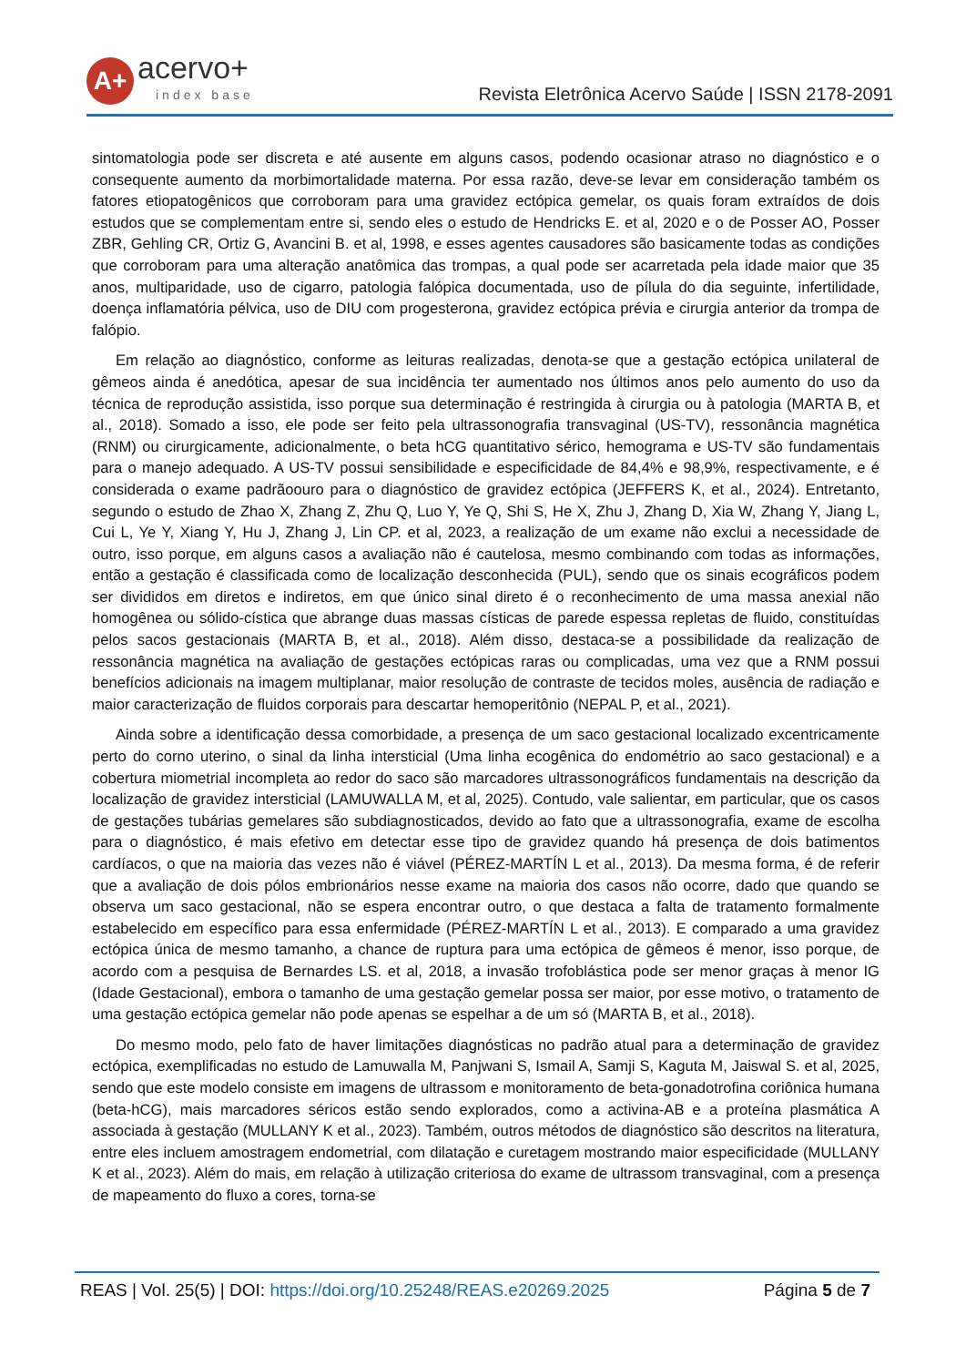A+
acervo+
index base
Revista Eletrônica Acervo Saúde | ISSN 2178-2091
sintomatologia pode ser discreta e até ausente em alguns casos, podendo ocasionar atraso no diagnóstico e o consequente aumento da morbimortalidade materna. Por essa razão, deve-se levar em consideração também os fatores etiopatogênicos que corroboram para uma gravidez ectópica gemelar, os quais foram extraídos de dois estudos que se complementam entre si, sendo eles o estudo de Hendricks E. et al, 2020 e o de Posser AO, Posser ZBR, Gehling CR, Ortiz G, Avancini B. et al, 1998, e esses agentes causadores são basicamente todas as condições que corroboram para uma alteração anatômica das trompas, a qual pode ser acarretada pela idade maior que 35 anos, multiparidade, uso de cigarro, patologia falópica documentada, uso de pílula do dia seguinte, infertilidade, doença inflamatória pélvica, uso de DIU com progesterona, gravidez ectópica prévia e cirurgia anterior da trompa de falópio.
Em relação ao diagnóstico, conforme as leituras realizadas, denota-se que a gestação ectópica unilateral de gêmeos ainda é anedótica, apesar de sua incidência ter aumentado nos últimos anos pelo aumento do uso da técnica de reprodução assistida, isso porque sua determinação é restringida à cirurgia ou à patologia (MARTA B, et al., 2018). Somado a isso, ele pode ser feito pela ultrassonografia transvaginal (US-TV), ressonância magnética (RNM) ou cirurgicamente, adicionalmente, o beta hCG quantitativo sérico, hemograma e US-TV são fundamentais para o manejo adequado. A US-TV possui sensibilidade e especificidade de 84,4% e 98,9%, respectivamente, e é considerada o exame padrãoouro para o diagnóstico de gravidez ectópica (JEFFERS K, et al., 2024). Entretanto, segundo o estudo de Zhao X, Zhang Z, Zhu Q, Luo Y, Ye Q, Shi S, He X, Zhu J, Zhang D, Xia W, Zhang Y, Jiang L, Cui L, Ye Y, Xiang Y, Hu J, Zhang J, Lin CP. et al, 2023, a realização de um exame não exclui a necessidade de outro, isso porque, em alguns casos a avaliação não é cautelosa, mesmo combinando com todas as informações, então a gestação é classificada como de localização desconhecida (PUL), sendo que os sinais ecográficos podem ser divididos em diretos e indiretos, em que único sinal direto é o reconhecimento de uma massa anexial não homogênea ou sólido-cística que abrange duas massas císticas de parede espessa repletas de fluido, constituídas pelos sacos gestacionais (MARTA B, et al., 2018). Além disso, destaca-se a possibilidade da realização de ressonância magnética na avaliação de gestações ectópicas raras ou complicadas, uma vez que a RNM possui benefícios adicionais na imagem multiplanar, maior resolução de contraste de tecidos moles, ausência de radiação e maior caracterização de fluidos corporais para descartar hemoperitônio (NEPAL P, et al., 2021).
Ainda sobre a identificação dessa comorbidade, a presença de um saco gestacional localizado excentricamente perto do corno uterino, o sinal da linha intersticial (Uma linha ecogênica do endométrio ao saco gestacional) e a cobertura miometrial incompleta ao redor do saco são marcadores ultrassonográficos fundamentais na descrição da localização de gravidez intersticial (LAMUWALLA M, et al, 2025). Contudo, vale salientar, em particular, que os casos de gestações tubárias gemelares são subdiagnosticados, devido ao fato que a ultrassonografia, exame de escolha para o diagnóstico, é mais efetivo em detectar esse tipo de gravidez quando há presença de dois batimentos cardíacos, o que na maioria das vezes não é viável (PÉREZ-MARTÍN L et al., 2013). Da mesma forma, é de referir que a avaliação de dois pólos embrionários nesse exame na maioria dos casos não ocorre, dado que quando se observa um saco gestacional, não se espera encontrar outro, o que destaca a falta de tratamento formalmente estabelecido em específico para essa enfermidade (PÉREZ-MARTÍN L et al., 2013). E comparado a uma gravidez ectópica única de mesmo tamanho, a chance de ruptura para uma ectópica de gêmeos é menor, isso porque, de acordo com a pesquisa de Bernardes LS. et al, 2018, a invasão trofoblástica pode ser menor graças à menor IG (Idade Gestacional), embora o tamanho de uma gestação gemelar possa ser maior, por esse motivo, o tratamento de uma gestação ectópica gemelar não pode apenas se espelhar a de um só (MARTA B, et al., 2018).
Do mesmo modo, pelo fato de haver limitações diagnósticas no padrão atual para a determinação de gravidez ectópica, exemplificadas no estudo de Lamuwalla M, Panjwani S, Ismail A, Samji S, Kaguta M, Jaiswal S. et al, 2025, sendo que este modelo consiste em imagens de ultrassom e monitoramento de beta-gonadotrofina coriônica humana (beta-hCG), mais marcadores séricos estão sendo explorados, como a activina-AB e a proteína plasmática A associada à gestação (MULLANY K et al., 2023). Também, outros métodos de diagnóstico são descritos na literatura, entre eles incluem amostragem endometrial, com dilatação e curetagem mostrando maior especificidade (MULLANY K et al., 2023). Além do mais, em relação à utilização criteriosa do exame de ultrassom transvaginal, com a presença de mapeamento do fluxo a cores, torna-se
REAS | Vol. 25(5) | DOI: https://doi.org/10.25248/REAS.e20269.2025 Página 5 de 7